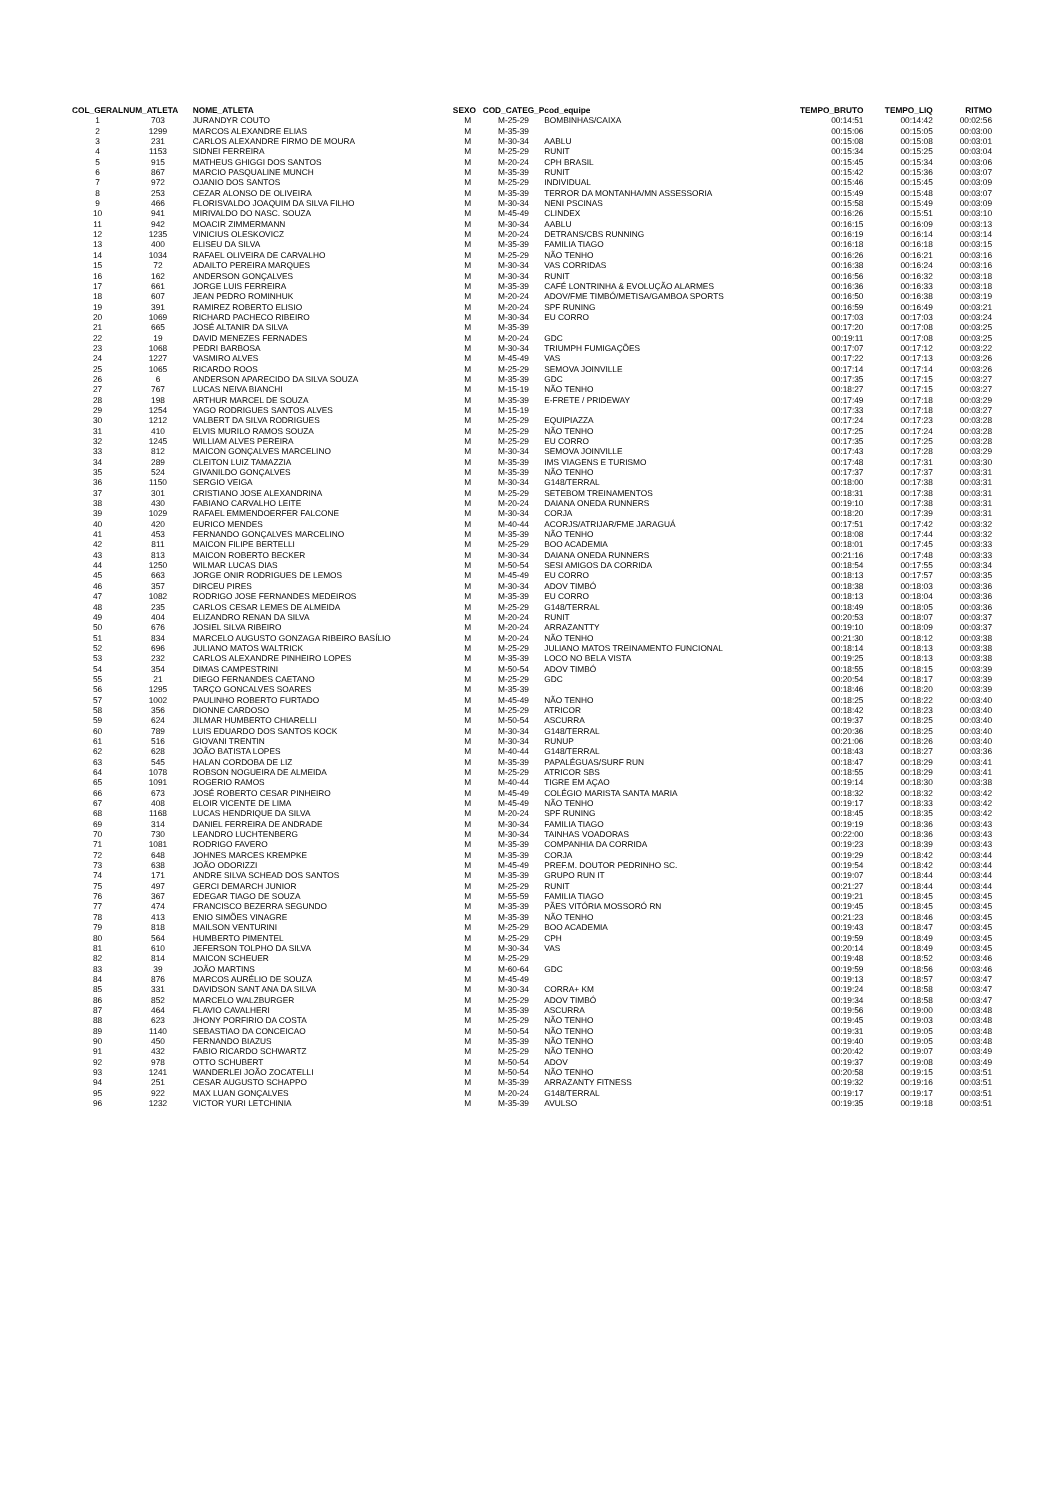| COL_GERAL | NUM_ATLETA | NOME_ATLETA | SEXO | COD_CATEG_P | cod_equipe | TEMPO_BRUTO | TEMPO_LIQ | RITMO |
| --- | --- | --- | --- | --- | --- | --- | --- | --- |
| 1 | 703 | JURANDYR COUTO | M | M-25-29 | BOMBINHAS/CAIXA | 00:14:51 | 00:14:42 | 00:02:56 |
| 2 | 1299 | MARCOS ALEXANDRE ELIAS | M | M-35-39 | | 00:15:06 | 00:15:05 | 00:03:00 |
| 3 | 231 | CARLOS ALEXANDRE FIRMO DE MOURA | M | M-30-34 | AABLU | 00:15:08 | 00:15:08 | 00:03:01 |
| 4 | 1153 | SIDNEI FERREIRA | M | M-25-29 | RUNIT | 00:15:34 | 00:15:25 | 00:03:04 |
| 5 | 915 | MATHEUS GHIGGI DOS SANTOS | M | M-20-24 | CPH BRASIL | 00:15:45 | 00:15:34 | 00:03:06 |
| 6 | 867 | MARCIO PASQUALINE MUNCH | M | M-35-39 | RUNIT | 00:15:42 | 00:15:36 | 00:03:07 |
| 7 | 972 | OJANIO DOS SANTOS | M | M-25-29 | INDIVIDUAL | 00:15:46 | 00:15:45 | 00:03:09 |
| 8 | 253 | CEZAR ALONSO DE OLIVEIRA | M | M-35-39 | TERROR DA MONTANHA/MN ASSESSORIA | 00:15:49 | 00:15:48 | 00:03:07 |
| 9 | 466 | FLORISVALDO JOAQUIM DA SILVA FILHO | M | M-30-34 | NENI PSCINAS | 00:15:58 | 00:15:49 | 00:03:09 |
| 10 | 941 | MIRIVALDO DO NASC. SOUZA | M | M-45-49 | CLINDEX | 00:16:26 | 00:15:51 | 00:03:10 |
| 11 | 942 | MOACIR ZIMMERMANN | M | M-30-34 | AABLU | 00:16:15 | 00:16:09 | 00:03:13 |
| 12 | 1235 | VINICIUS OLESKOVICZ | M | M-20-24 | DETRANS/CBS RUNNING | 00:16:19 | 00:16:14 | 00:03:14 |
| 13 | 400 | ELISEU DA SILVA | M | M-35-39 | FAMILIA TIAGO | 00:16:18 | 00:16:18 | 00:03:15 |
| 14 | 1034 | RAFAEL OLIVEIRA DE CARVALHO | M | M-25-29 | NÃO TENHO | 00:16:26 | 00:16:21 | 00:03:16 |
| 15 | 72 | ADAILTO PEREIRA MARQUES | M | M-30-34 | VAS CORRIDAS | 00:16:38 | 00:16:24 | 00:03:16 |
| 16 | 162 | ANDERSON GONÇALVES | M | M-30-34 | RUNIT | 00:16:56 | 00:16:32 | 00:03:18 |
| 17 | 661 | JORGE LUIS FERREIRA | M | M-35-39 | CAFÉ LONTRINHA & EVOLUÇÃO ALARMES | 00:16:36 | 00:16:33 | 00:03:18 |
| 18 | 607 | JEAN PEDRO ROMINHUK | M | M-20-24 | ADOV/FME TIMBÓ/METISA/GAMBOA SPORTS | 00:16:50 | 00:16:38 | 00:03:19 |
| 19 | 391 | RAMIREZ ROBERTO ELISIO | M | M-20-24 | SPF RUNING | 00:16:59 | 00:16:49 | 00:03:21 |
| 20 | 1069 | RICHARD PACHECO RIBEIRO | M | M-30-34 | EU CORRO | 00:17:03 | 00:17:03 | 00:03:24 |
| 21 | 665 | JOSÉ ALTANIR DA SILVA | M | M-35-39 | | 00:17:20 | 00:17:08 | 00:03:25 |
| 22 | 19 | DAVID MENEZES FERNADES | M | M-20-24 | GDC | 00:19:11 | 00:17:08 | 00:03:25 |
| 23 | 1068 | PEDRI BARBOSA | M | M-30-34 | TRIUMPH FUMIGAÇÕES | 00:17:07 | 00:17:12 | 00:03:22 |
| 24 | 1227 | VASMIRO ALVES | M | M-45-49 | VAS | 00:17:22 | 00:17:13 | 00:03:26 |
| 25 | 1065 | RICARDO ROOS | M | M-25-29 | SEMOVA JOINVILLE | 00:17:14 | 00:17:14 | 00:03:26 |
| 26 | 6 | ANDERSON APARECIDO DA SILVA SOUZA | M | M-35-39 | GDC | 00:17:35 | 00:17:15 | 00:03:27 |
| 27 | 767 | LUCAS NEIVA BIANCHI | M | M-15-19 | NÃO TENHO | 00:18:27 | 00:17:15 | 00:03:27 |
| 28 | 198 | ARTHUR MARCEL DE SOUZA | M | M-35-39 | E-FRETE / PRIDEWAY | 00:17:49 | 00:17:18 | 00:03:29 |
| 29 | 1254 | YAGO RODRIGUES SANTOS ALVES | M | M-15-19 | | 00:17:33 | 00:17:18 | 00:03:27 |
| 30 | 1212 | VALBERT DA SILVA RODRIGUES | M | M-25-29 | EQUIPIAZZA | 00:17:24 | 00:17:23 | 00:03:28 |
| 31 | 410 | ELVIS MURILO RAMOS SOUZA | M | M-25-29 | NÃO TENHO | 00:17:25 | 00:17:24 | 00:03:28 |
| 32 | 1245 | WILLIAM ALVES PEREIRA | M | M-25-29 | EU CORRO | 00:17:35 | 00:17:25 | 00:03:28 |
| 33 | 812 | MAICON GONÇALVES MARCELINO | M | M-30-34 | SEMOVA JOINVILLE | 00:17:43 | 00:17:28 | 00:03:29 |
| 34 | 289 | CLEITON LUIZ TAMAZZIA | M | M-35-39 | IMS VIAGENS E TURISMO | 00:17:48 | 00:17:31 | 00:03:30 |
| 35 | 524 | GIVANILDO GONÇALVES | M | M-35-39 | NÃO TENHO | 00:17:37 | 00:17:37 | 00:03:31 |
| 36 | 1150 | SERGIO VEIGA | M | M-30-34 | G148/TERRAL | 00:18:00 | 00:17:38 | 00:03:31 |
| 37 | 301 | CRISTIANO JOSE ALEXANDRINA | M | M-25-29 | SETEBOM TREINAMENTOS | 00:18:31 | 00:17:38 | 00:03:31 |
| 38 | 430 | FABIANO CARVALHO LEITE | M | M-20-24 | DAIANA ONEDA RUNNERS | 00:19:10 | 00:17:38 | 00:03:31 |
| 39 | 1029 | RAFAEL EMMENDOERFER FALCONE | M | M-30-34 | CORJA | 00:18:20 | 00:17:39 | 00:03:31 |
| 40 | 420 | EURICO MENDES | M | M-40-44 | ACORJS/ATRIJAR/FME JARAGUÁ | 00:17:51 | 00:17:42 | 00:03:32 |
| 41 | 453 | FERNANDO GONÇALVES MARCELINO | M | M-35-39 | NÃO TENHO | 00:18:08 | 00:17:44 | 00:03:32 |
| 42 | 811 | MAICON FILIPE BERTELLI | M | M-25-29 | BOO ACADEMIA | 00:18:01 | 00:17:45 | 00:03:33 |
| 43 | 813 | MAICON ROBERTO BECKER | M | M-30-34 | DAIANA ONEDA RUNNERS | 00:21:16 | 00:17:48 | 00:03:33 |
| 44 | 1250 | WILMAR LUCAS DIAS | M | M-50-54 | SESI AMIGOS DA CORRIDA | 00:18:54 | 00:17:55 | 00:03:34 |
| 45 | 663 | JORGE ONIR RODRIGUES DE LEMOS | M | M-45-49 | EU CORRO | 00:18:13 | 00:17:57 | 00:03:35 |
| 46 | 357 | DIRCEU PIRES | M | M-30-34 | ADOV TIMBÓ | 00:18:38 | 00:18:03 | 00:03:36 |
| 47 | 1082 | RODRIGO JOSE FERNANDES MEDEIROS | M | M-35-39 | EU CORRO | 00:18:13 | 00:18:04 | 00:03:36 |
| 48 | 235 | CARLOS CESAR LEMES DE ALMEIDA | M | M-25-29 | G148/TERRAL | 00:18:49 | 00:18:05 | 00:03:36 |
| 49 | 404 | ELIZANDRO RENAN DA SILVA | M | M-20-24 | RUNIT | 00:20:53 | 00:18:07 | 00:03:37 |
| 50 | 676 | JOSIEL SILVA RIBEIRO | M | M-20-24 | ARRAZANTTY | 00:19:10 | 00:18:09 | 00:03:37 |
| 51 | 834 | MARCELO AUGUSTO GONZAGA RIBEIRO BASÍLIO | M | M-20-24 | NÃO TENHO | 00:21:30 | 00:18:12 | 00:03:38 |
| 52 | 696 | JULIANO MATOS WALTRICK | M | M-25-29 | JULIANO MATOS TREINAMENTO FUNCIONAL | 00:18:14 | 00:18:13 | 00:03:38 |
| 53 | 232 | CARLOS ALEXANDRE PINHEIRO LOPES | M | M-35-39 | LOCO NO BELA VISTA | 00:19:25 | 00:18:13 | 00:03:38 |
| 54 | 354 | DIMAS CAMPESTRINI | M | M-50-54 | ADOV TIMBÓ | 00:18:55 | 00:18:15 | 00:03:39 |
| 55 | 21 | DIEGO FERNANDES CAETANO | M | M-25-29 | GDC | 00:20:54 | 00:18:17 | 00:03:39 |
| 56 | 1295 | TARÇO GONCALVES SOARES | M | M-35-39 | | 00:18:46 | 00:18:20 | 00:03:39 |
| 57 | 1002 | PAULINHO ROBERTO FURTADO | M | M-45-49 | NÃO TENHO | 00:18:25 | 00:18:22 | 00:03:40 |
| 58 | 356 | DIONNE CARDOSO | M | M-25-29 | ATRICOR | 00:18:42 | 00:18:23 | 00:03:40 |
| 59 | 624 | JILMAR HUMBERTO CHIARELLI | M | M-50-54 | ASCURRA | 00:19:37 | 00:18:25 | 00:03:40 |
| 60 | 789 | LUIS EDUARDO DOS SANTOS KOCK | M | M-30-34 | G148/TERRAL | 00:20:36 | 00:18:25 | 00:03:40 |
| 61 | 516 | GIOVANI TRENTIN | M | M-30-34 | RUNUP | 00:21:06 | 00:18:26 | 00:03:40 |
| 62 | 628 | JOÃO BATISTA LOPES | M | M-40-44 | G148/TERRAL | 00:18:43 | 00:18:27 | 00:03:36 |
| 63 | 545 | HALAN CORDOBA DE LIZ | M | M-35-39 | PAPALÉGUAS/SURF RUN | 00:18:47 | 00:18:29 | 00:03:41 |
| 64 | 1078 | ROBSON NOGUEIRA DE ALMEIDA | M | M-25-29 | ATRICOR SBS | 00:18:55 | 00:18:29 | 00:03:41 |
| 65 | 1091 | ROGERIO RAMOS | M | M-40-44 | TIGRE EM AÇAO | 00:19:14 | 00:18:30 | 00:03:38 |
| 66 | 673 | JOSÉ ROBERTO CESAR PINHEIRO | M | M-45-49 | COLÉGIO MARISTA SANTA MARIA | 00:18:32 | 00:18:32 | 00:03:42 |
| 67 | 408 | ELOIR VICENTE DE LIMA | M | M-45-49 | NÃO TENHO | 00:19:17 | 00:18:33 | 00:03:42 |
| 68 | 1168 | LUCAS HENDRIQUE DA SILVA | M | M-20-24 | SPF RUNING | 00:18:45 | 00:18:35 | 00:03:42 |
| 69 | 314 | DANIEL FERREIRA DE ANDRADE | M | M-30-34 | FAMILIA TIAGO | 00:19:19 | 00:18:36 | 00:03:43 |
| 70 | 730 | LEANDRO LUCHTENBERG | M | M-30-34 | TAINHAS VOADORAS | 00:22:00 | 00:18:36 | 00:03:43 |
| 71 | 1081 | RODRIGO FAVERO | M | M-35-39 | COMPANHIA DA CORRIDA | 00:19:23 | 00:18:39 | 00:03:43 |
| 72 | 648 | JOHNES MARCES KREMPKE | M | M-35-39 | CORJA | 00:19:29 | 00:18:42 | 00:03:44 |
| 73 | 638 | JOÃO ODORIZZI | M | M-45-49 | PREF.M. DOUTOR PEDRINHO SC. | 00:19:54 | 00:18:42 | 00:03:44 |
| 74 | 171 | ANDRE SILVA SCHEAD DOS SANTOS | M | M-35-39 | GRUPO RUN IT | 00:19:07 | 00:18:44 | 00:03:44 |
| 75 | 497 | GERCI DEMARCH JUNIOR | M | M-25-29 | RUNIT | 00:21:27 | 00:18:44 | 00:03:44 |
| 76 | 367 | EDEGAR TIAGO DE SOUZA | M | M-55-59 | FAMILIA TIAGO | 00:19:21 | 00:18:45 | 00:03:45 |
| 77 | 474 | FRANCISCO BEZERRA SEGUNDO | M | M-35-39 | PÃES VITÓRIA MOSSORÓ RN | 00:19:45 | 00:18:45 | 00:03:45 |
| 78 | 413 | ENIO SIMÕES VINAGRE | M | M-35-39 | NÃO TENHO | 00:21:23 | 00:18:46 | 00:03:45 |
| 79 | 818 | MAILSON VENTURINI | M | M-25-29 | BOO ACADEMIA | 00:19:43 | 00:18:47 | 00:03:45 |
| 80 | 564 | HUMBERTO PIMENTEL | M | M-25-29 | CPH | 00:19:59 | 00:18:49 | 00:03:45 |
| 81 | 610 | JEFERSON TOLPHO DA SILVA | M | M-30-34 | VAS | 00:20:14 | 00:18:49 | 00:03:45 |
| 82 | 814 | MAICON SCHEUER | M | M-25-29 | | 00:19:48 | 00:18:52 | 00:03:46 |
| 83 | 39 | JOÃO MARTINS | M | M-60-64 | GDC | 00:19:59 | 00:18:56 | 00:03:46 |
| 84 | 876 | MARCOS AURÉLIO DE SOUZA | M | M-45-49 | | 00:19:13 | 00:18:57 | 00:03:47 |
| 85 | 331 | DAVIDSON SANT ANA DA SILVA | M | M-30-34 | CORRA+ KM | 00:19:24 | 00:18:58 | 00:03:47 |
| 86 | 852 | MARCELO WALZBURGER | M | M-25-29 | ADOV TIMBÓ | 00:19:34 | 00:18:58 | 00:03:47 |
| 87 | 464 | FLAVIO CAVALHERI | M | M-35-39 | ASCURRA | 00:19:56 | 00:19:00 | 00:03:48 |
| 88 | 623 | JHONY PORFIRIO DA COSTA | M | M-25-29 | NÃO TENHO | 00:19:45 | 00:19:03 | 00:03:48 |
| 89 | 1140 | SEBASTIAO DA CONCEICAO | M | M-50-54 | NÃO TENHO | 00:19:31 | 00:19:05 | 00:03:48 |
| 90 | 450 | FERNANDO BIAZUS | M | M-35-39 | NÃO TENHO | 00:19:40 | 00:19:05 | 00:03:48 |
| 91 | 432 | FABIO RICARDO SCHWARTZ | M | M-25-29 | NÃO TENHO | 00:20:42 | 00:19:07 | 00:03:49 |
| 92 | 978 | OTTO SCHUBERT | M | M-50-54 | ADOV | 00:19:37 | 00:19:08 | 00:03:49 |
| 93 | 1241 | WANDERLEI JOÃO ZOCATELLI | M | M-50-54 | NÃO TENHO | 00:20:58 | 00:19:15 | 00:03:51 |
| 94 | 251 | CESAR AUGUSTO SCHAPPO | M | M-35-39 | ARRAZANTY FITNESS | 00:19:32 | 00:19:16 | 00:03:51 |
| 95 | 922 | MAX LUAN GONÇALVES | M | M-20-24 | G148/TERRAL | 00:19:17 | 00:19:17 | 00:03:51 |
| 96 | 1232 | VICTOR YURI LETCHINIA | M | M-35-39 | AVULSO | 00:19:35 | 00:19:18 | 00:03:51 |